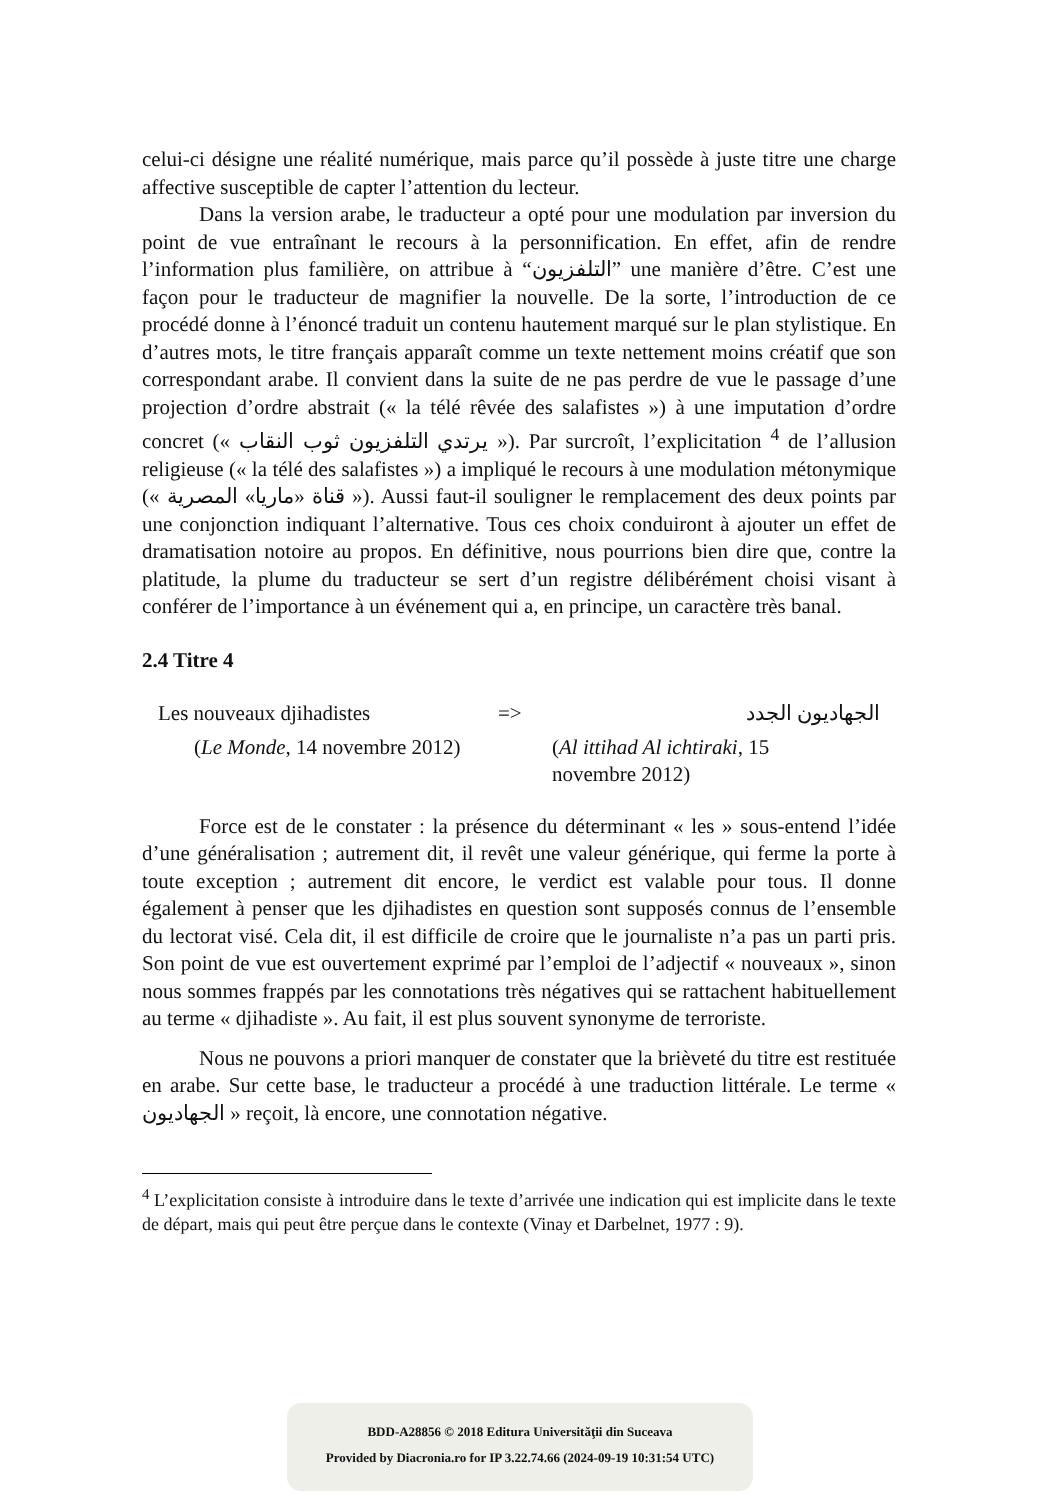celui-ci désigne une réalité numérique, mais parce qu’il possède à juste titre une charge affective susceptible de capter l’attention du lecteur.
Dans la version arabe, le traducteur a opté pour une modulation par inversion du point de vue entraînant le recours à la personnification. En effet, afin de rendre l’information plus familière, on attribue à “التلفزيون” une manière d’être. C’est une façon pour le traducteur de magnifier la nouvelle. De la sorte, l’introduction de ce procédé donne à l’énoncé traduit un contenu hautement marqué sur le plan stylistique. En d’autres mots, le titre français apparaît comme un texte nettement moins créatif que son correspondant arabe. Il convient dans la suite de ne pas perdre de vue le passage d’une projection d’ordre abstrait (« la télé rêvée des salafistes ») à une imputation d’ordre concret (« يرتدي التلفزيون ثوب النقاب »). Par surcroît, l’explicitation <sup>4</sup> de l’allusion religieuse (« la télé des salafistes ») a impliqué le recours à une modulation métonymique (« قناة «ماريا» المصرية »). Aussi faut-il souligner le remplacement des deux points par une conjonction indiquant l’alternative. Tous ces choix conduiront à ajouter un effet de dramatisation notoire au propos. En définitive, nous pourrions bien dire que, contre la platitude, la plume du traducteur se sert d’un registre délibérément choisi visant à conférer de l’importance à un événement qui a, en principe, un caractère très banal.
2.4 Titre 4
Les nouveaux djihadistes => الجهاديون الجدد
(Le Monde, 14 novembre 2012) (Al ittihad Al ichtiraki, 15 novembre 2012)
Force est de le constater : la présence du déterminant « les » sous-entend l’idée d’une généralisation ; autrement dit, il revêt une valeur générique, qui ferme la porte à toute exception ; autrement dit encore, le verdict est valable pour tous. Il donne également à penser que les djihadistes en question sont supposés connus de l’ensemble du lectorat visé. Cela dit, il est difficile de croire que le journaliste n’a pas un parti pris. Son point de vue est ouvertement exprimé par l’emploi de l’adjectif « nouveaux », sinon nous sommes frappés par les connotations très négatives qui se rattachent habituellement au terme « djihadiste ». Au fait, il est plus souvent synonyme de terroriste.
Nous ne pouvons a priori manquer de constater que la brièveté du titre est restituée en arabe. Sur cette base, le traducteur a procédé à une traduction littérale. Le terme « الجهاديون » reçoit, là encore, une connotation négative.
<sup>4</sup> L’explicitation consiste à introduire dans le texte d’arrivée une indication qui est implicite dans le texte de départ, mais qui peut être perçue dans le contexte (Vinay et Darbelnet, 1977 : 9).
BDD-A28856 © 2018 Editura Universităţii din Suceava
Provided by Diacronia.ro for IP 3.22.74.66 (2024-09-19 10:31:54 UTC)